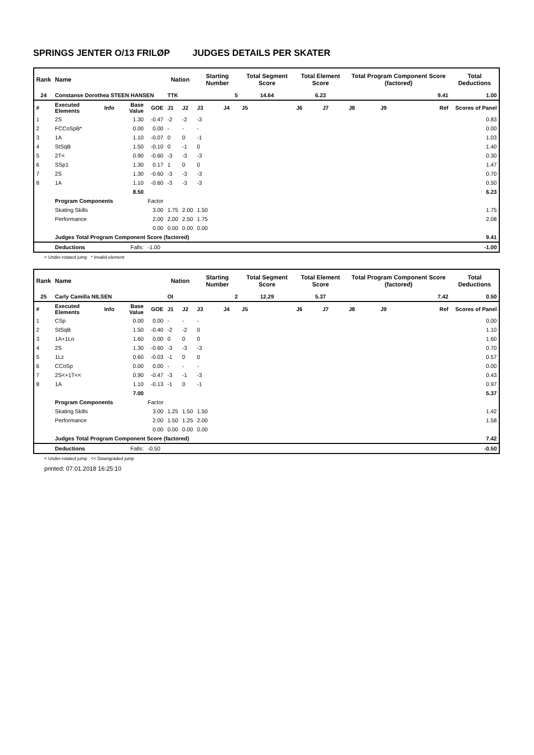SPRINGS JENTER O/13 FRILØP JUDGES DETAILS PER SKATER
| Rank | Name | | | | Nation | | Starting Number | | Total Segment Score | Total Element Score | | Total Program Component Score (factored) | | | Total Deductions |
| --- | --- | --- | --- | --- | --- | --- | --- | --- | --- | --- | --- | --- | --- | --- | --- |
| 24 | Constanse Dorothea STEEN HANSEN | | | | TTK | | 5 | | 14.64 | 6.23 | | 9.41 | | | 1.00 |
| # | Executed Elements | Info | Base Value | GOE | J1 | J2 | J3 | J4 | J5 | J6 | J7 | J8 | J9 | Ref | Scores of Panel |
| 1 | 2S | | 1.30 | -0.47 | -2 | -2 | -3 | | | | | | | | 0.83 |
| 2 | FCCoSpB* | | 0.00 | 0.00 | - | - | - | | | | | | | | 0.00 |
| 3 | 1A | | 1.10 | -0.07 | 0 | 0 | -1 | | | | | | | | 1.03 |
| 4 | StSqB | | 1.50 | -0.10 | 0 | -1 | 0 | | | | | | | | 1.40 |
| 5 | 2T< | | 0.90 | -0.60 | -3 | -3 | -3 | | | | | | | | 0.30 |
| 6 | SSp1 | | 1.30 | 0.17 | 1 | 0 | 0 | | | | | | | | 1.47 |
| 7 | 2S | | 1.30 | -0.60 | -3 | -3 | -3 | | | | | | | | 0.70 |
| 8 | 1A | | 1.10 | -0.60 | -3 | -3 | -3 | | | | | | | | 0.50 |
| | | | 8.50 | | | | | | | | | | | | 6.23 |
| | Program Components | | | Factor | | | | | | | | | | | |
| | Skating Skills | | | 3.00 | 1.75 | 2.00 | 1.50 | | | | | | | | 1.75 |
| | Performance | | | 2.00 | 2.00 | 2.50 | 1.75 | | | | | | | | 2.08 |
| | | | | 0.00 | 0.00 | 0.00 | 0.00 | | | | | | | | |
| | Judges Total Program Component Score (factored) | | | | | | | | | | | | | | 9.41 |
| | Deductions | Falls: | | -1.00 | | | | | | | | | | | -1.00 |
< Under-rotated jump * Invalid element
| Rank | Name | | | | Nation | | Starting Number | | Total Segment Score | Total Element Score | | Total Program Component Score (factored) | | | Total Deductions |
| --- | --- | --- | --- | --- | --- | --- | --- | --- | --- | --- | --- | --- | --- | --- | --- |
| 25 | Carly Camilla NILSEN | | | | OI | | 2 | | 12.29 | 5.37 | | 7.42 | | | 0.50 |
| # | Executed Elements | Info | Base Value | GOE | J1 | J2 | J3 | J4 | J5 | J6 | J7 | J8 | J9 | Ref | Scores of Panel |
| 1 | CSp | | 0.00 | 0.00 | - | - | - | | | | | | | | 0.00 |
| 2 | StSqB | | 1.50 | -0.40 | -2 | -2 | 0 | | | | | | | | 1.10 |
| 3 | 1A+1Lo | | 1.60 | 0.00 | 0 | 0 | 0 | | | | | | | | 1.60 |
| 4 | 2S | | 1.30 | -0.60 | -3 | -3 | -3 | | | | | | | | 0.70 |
| 5 | 1Lz | | 0.60 | -0.03 | -1 | 0 | 0 | | | | | | | | 0.57 |
| 6 | CCoSp | | 0.00 | 0.00 | - | - | - | | | | | | | | 0.00 |
| 7 | 2S<+1T<< | | 0.90 | -0.47 | -3 | -1 | -3 | | | | | | | | 0.43 |
| 8 | 1A | | 1.10 | -0.13 | -1 | 0 | -1 | | | | | | | | 0.97 |
| | | | 7.00 | | | | | | | | | | | | 5.37 |
| | Program Components | | | Factor | | | | | | | | | | | |
| | Skating Skills | | | 3.00 | 1.25 | 1.50 | 1.50 | | | | | | | | 1.42 |
| | Performance | | | 2.00 | 1.50 | 1.25 | 2.00 | | | | | | | | 1.58 |
| | | | | 0.00 | 0.00 | 0.00 | 0.00 | | | | | | | | |
| | Judges Total Program Component Score (factored) | | | | | | | | | | | | | | 7.42 |
| | Deductions | Falls: | | -0.50 | | | | | | | | | | | -0.50 |
< Under-rotated jump << Downgraded jump
printed: 07.01.2018 16:25:10